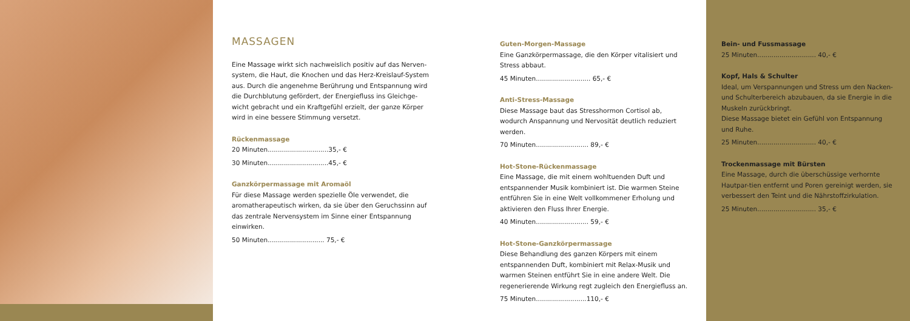MASSAGEN
Eine Massage wirkt sich nachweislich positiv auf das Nerven-system, die Haut, die Knochen und das Herz-Kreislauf-System aus. Durch die angenehme Berührung und Entspannung wird die Durchblutung gefördert, der Energiefluss ins Gleichge-wicht gebracht und ein Kraftgefühl erzielt, der ganze Körper wird in eine bessere Stimmung versetzt.
Rückenmassage
20 Minuten..............................35,- €
30 Minuten..............................45,- €
Ganzkörpermassage mit Aromaöl
Für diese Massage werden spezielle Öle verwendet, die aromatherapeutisch wirken, da sie über den Geruchssinn auf das zentrale Nervensystem im Sinne einer Entspannung einwirken.
50 Minuten............................ 75,- €
Guten-Morgen-Massage
Eine Ganzkörpermassage, die den Körper vitalisiert und Stress abbaut.
45 Minuten........................... 65,- €
Anti-Stress-Massage
Diese Massage baut das Stresshormon Cortisol ab, wodurch Anspannung und Nervosität deutlich reduziert werden.
70 Minuten.......................... 89,- €
Hot-Stone-Rückenmassage
Eine Massage, die mit einem wohltuenden Duft und entspannender Musik kombiniert ist. Die warmen Steine entführen Sie in eine Welt vollkommener Erholung und aktivieren den Fluss Ihrer Energie.
40 Minuten.......................... 59,- €
Hot-Stone-Ganzkörpermassage
Diese Behandlung des ganzen Körpers mit einem entspannenden Duft, kombiniert mit Relax-Musik und warmen Steinen entführt Sie in eine andere Welt. Die regenerierende Wirkung regt zugleich den Energiefluss an.
75 Minuten.........................110,- €
Bein- und Fussmassage
25 Minuten............................. 40,- €
Kopf, Hals & Schulter
Ideal, um Verspannungen und Stress um den Nacken- und Schulterbereich abzubauen, da sie Energie in die Muskeln zurückbringt.
Diese Massage bietet ein Gefühl von Entspannung und Ruhe.
25 Minuten............................. 40,- €
Trockenmassage mit Bürsten
Eine Massage, durch die überschüssige verhornte Hautpar-tien entfernt und Poren gereinigt werden, sie verbessert den Teint und die Nährstoffzirkulation.
25 Minuten............................. 35,- €